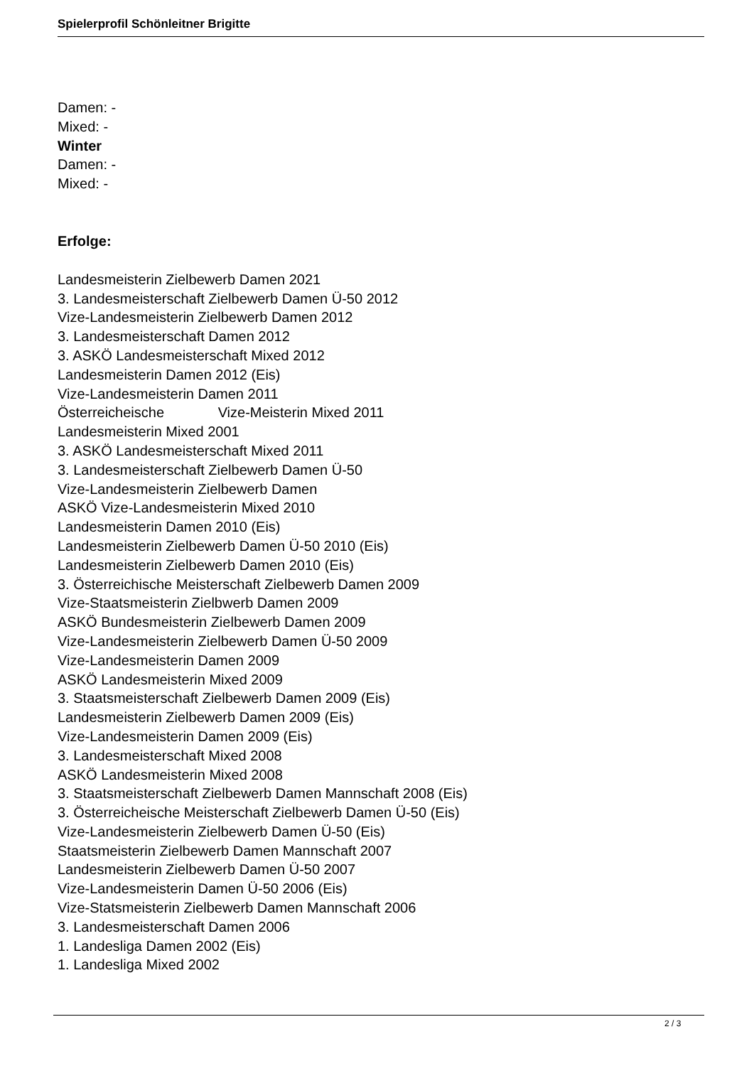Spielerprofil Schönleitner Brigitte
Damen: -
Mixed: -
Winter
Damen: -
Mixed: -
Erfolge:
Landesmeisterin Zielbewerb Damen 2021
3. Landesmeisterschaft Zielbewerb Damen Ü-50 2012
Vize-Landesmeisterin Zielbewerb Damen 2012
3. Landesmeisterschaft Damen 2012
3. ASKÖ Landesmeisterschaft Mixed 2012
Landesmeisterin Damen 2012 (Eis)
Vize-Landesmeisterin Damen 2011
Österreicheische Vize-Meisterin Mixed 2011
Landesmeisterin Mixed 2001
3. ASKÖ Landesmeisterschaft Mixed 2011
3. Landesmeisterschaft Zielbewerb Damen Ü-50
Vize-Landesmeisterin Zielbewerb Damen
ASKÖ Vize-Landesmeisterin Mixed 2010
Landesmeisterin Damen 2010 (Eis)
Landesmeisterin Zielbewerb Damen Ü-50 2010 (Eis)
Landesmeisterin Zielbewerb Damen 2010 (Eis)
3. Österreichische Meisterschaft Zielbewerb Damen 2009
Vize-Staatsmeisterin Zielbwerb Damen 2009
ASKÖ Bundesmeisterin Zielbewerb Damen 2009
Vize-Landesmeisterin Zielbewerb Damen Ü-50 2009
Vize-Landesmeisterin Damen 2009
ASKÖ Landesmeisterin Mixed 2009
3. Staatsmeisterschaft Zielbewerb Damen 2009 (Eis)
Landesmeisterin Zielbewerb Damen 2009 (Eis)
Vize-Landesmeisterin Damen 2009 (Eis)
3. Landesmeisterschaft Mixed 2008
ASKÖ Landesmeisterin Mixed 2008
3. Staatsmeisterschaft Zielbewerb Damen Mannschaft 2008 (Eis)
3. Österreicheische Meisterschaft Zielbewerb Damen Ü-50 (Eis)
Vize-Landesmeisterin Zielbewerb Damen Ü-50 (Eis)
Staatsmeisterin Zielbewerb Damen Mannschaft 2007
Landesmeisterin Zielbewerb Damen Ü-50 2007
Vize-Landesmeisterin Damen Ü-50 2006 (Eis)
Vize-Statsmeisterin Zielbewerb Damen Mannschaft 2006
3. Landesmeisterschaft Damen 2006
1. Landesliga Damen 2002 (Eis)
1. Landesliga Mixed 2002
2 / 3